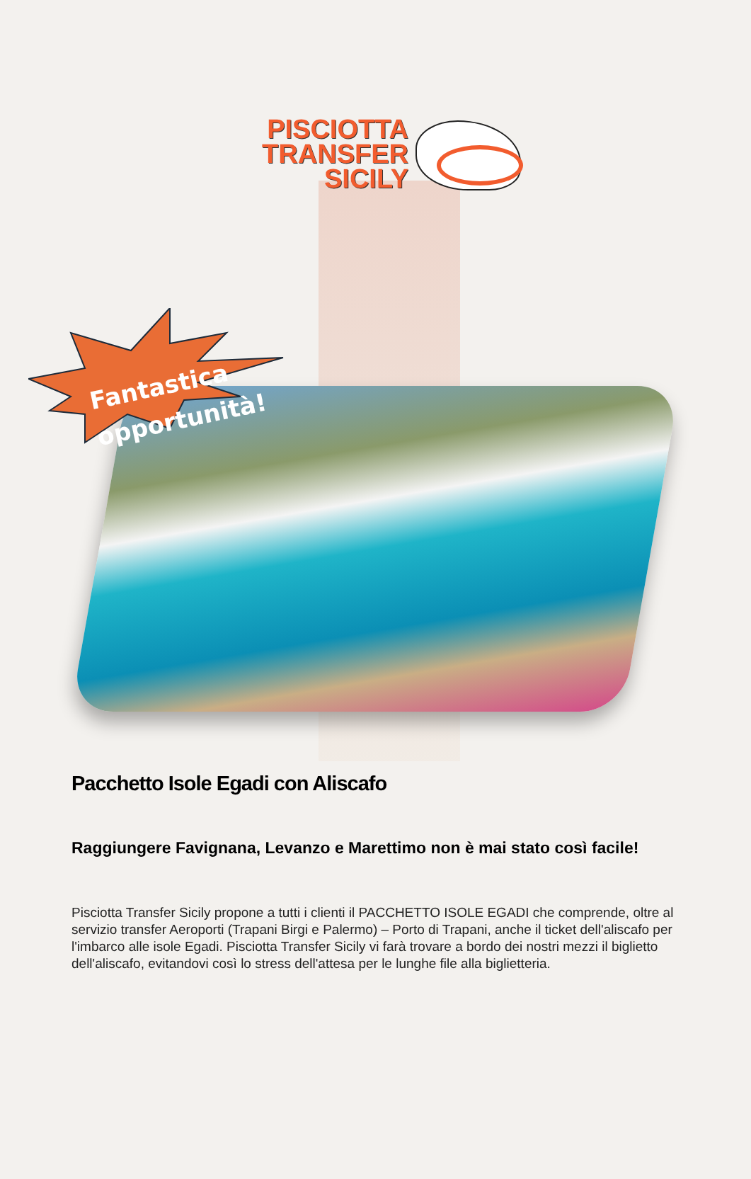PISCIOTTA
TRANSFER
SICILY
Fantastica
opportunità!
Pacchetto Isole Egadi con Aliscafo
Raggiungere Favignana, Levanzo e Marettimo non è mai stato così facile!
Pisciotta Transfer Sicily propone a tutti i clienti il PACCHETTO ISOLE EGADI che comprende, oltre al servizio transfer Aeroporti (Trapani Birgi e Palermo) – Porto di Trapani, anche il ticket dell'aliscafo per l'imbarco alle isole Egadi. Pisciotta Transfer Sicily vi farà trovare a bordo dei nostri mezzi il biglietto dell'aliscafo, evitandovi così lo stress dell'attesa per le lunghe file alla biglietteria.